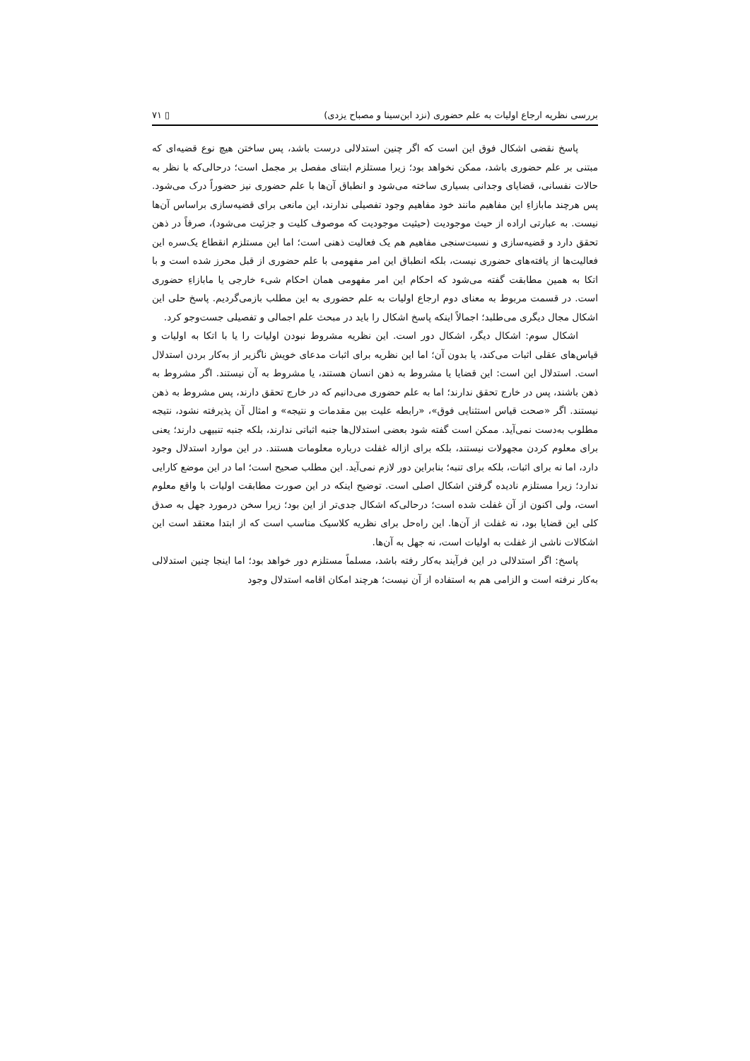بررسی نظریه ارجاع اولیات به علم حضوری (نزد ابن‌سینا و مصباح یزدی) ▯ ۷۱
پاسخ نقضی اشکال فوق این است که اگر چنین استدلالی درست باشد، پس ساختن هیچ نوع قضیه‌ای که مبتنی بر علم حضوری باشد، ممکن نخواهد بود؛ زیرا مستلزم ابتنای مفصل بر مجمل است؛ درحالی‌که با نظر به حالات نفسانی، قضایای وجدانی بسیاری ساخته می‌شود و انطباق آن‌ها با علم حضوری نیز حضوراً درک می‌شود. پس هرچند مابازاءِ این مفاهیم مانند خود مفاهیم وجود تفصیلی ندارند، این مانعی برای قضیه‌سازی براساس آن‌ها نیست. به عبارتی اراده از حیث موجودیت (حیثیت موجودیت که موصوف کلیت و جزئیت می‌شود)، صرفاً در ذهن تحقق دارد و قضیه‌سازی و نسبت‌سنجی مفاهیم هم یک فعالیت ذهنی است؛ اما این مستلزم انقطاع یک‌سره این فعالیت‌ها از یافته‌های حضوری نیست، بلکه انطباق این امر مفهومی با علم حضوری از قبل محرز شده است و با اتکا به همین مطابقت گفته می‌شود که احکام این امر مفهومی همان احکام شیء خارجی یا مابازاءِ حضوری است. در قسمت مربوط به معنای دوم ارجاع اولیات به علم حضوری به این مطلب بازمی‌گردیم. پاسخ حلی این اشکال مجال دیگری می‌طلبد؛ اجمالاً اینکه پاسخ اشکال را باید در مبحث علم اجمالی و تفصیلی جست‌وجو کرد.
اشکال سوم: اشکال دیگر، اشکال دور است. این نظریه مشروط نبودن اولیات را یا با اتکا به اولیات و قیاس‌های عقلی اثبات می‌کند، یا بدون آن؛ اما این نظریه برای اثبات مدعای خویش ناگزیر از به‌کار بردن استدلال است. استدلال این است: این قضایا یا مشروط به ذهن انسان هستند، یا مشروط به آن نیستند. اگر مشروط به ذهن باشند، پس در خارج تحقق ندارند؛ اما به علم حضوری می‌دانیم که در خارج تحقق دارند، پس مشروط به ذهن نیستند. اگر «صحت قیاس استثنایی فوق»، «رابطه علیت بین مقدمات و نتیجه» و امثال آن پذیرفته نشود، نتیجه مطلوب به‌دست نمی‌آید. ممکن است گفته شود بعضی استدلال‌ها جنبه اثباتی ندارند، بلکه جنبه تنبیهی دارند؛ یعنی برای معلوم کردن مجهولات نیستند، بلکه برای ازاله غفلت درباره معلومات هستند. در این موارد استدلال وجود دارد، اما نه برای اثبات، بلکه برای تنبه؛ بنابراین دور لازم نمی‌آید. این مطلب صحیح است؛ اما در این موضع کارایی ندارد؛ زیرا مستلزم نادیده گرفتن اشکال اصلی است. توضیح اینکه در این صورت مطابقت اولیات با واقع معلوم است، ولی اکنون از آن غفلت شده است؛ درحالی‌که اشکال جدی‌تر از این بود؛ زیرا سخن درمورد جهل به صدق کلی این قضایا بود، نه غفلت از آن‌ها. این راه‌حل برای نظریه کلاسیک مناسب است که از ابتدا معتقد است این اشکالات ناشی از غفلت به اولیات است، نه جهل به آن‌ها.
پاسخ: اگر استدلالی در این فرآیند به‌کار رفته باشد، مسلماً مستلزم دور خواهد بود؛ اما اینجا چنین استدلالی به‌کار نرفته است و الزامی هم به استفاده از آن نیست؛ هرچند امکان اقامه استدلال وجود